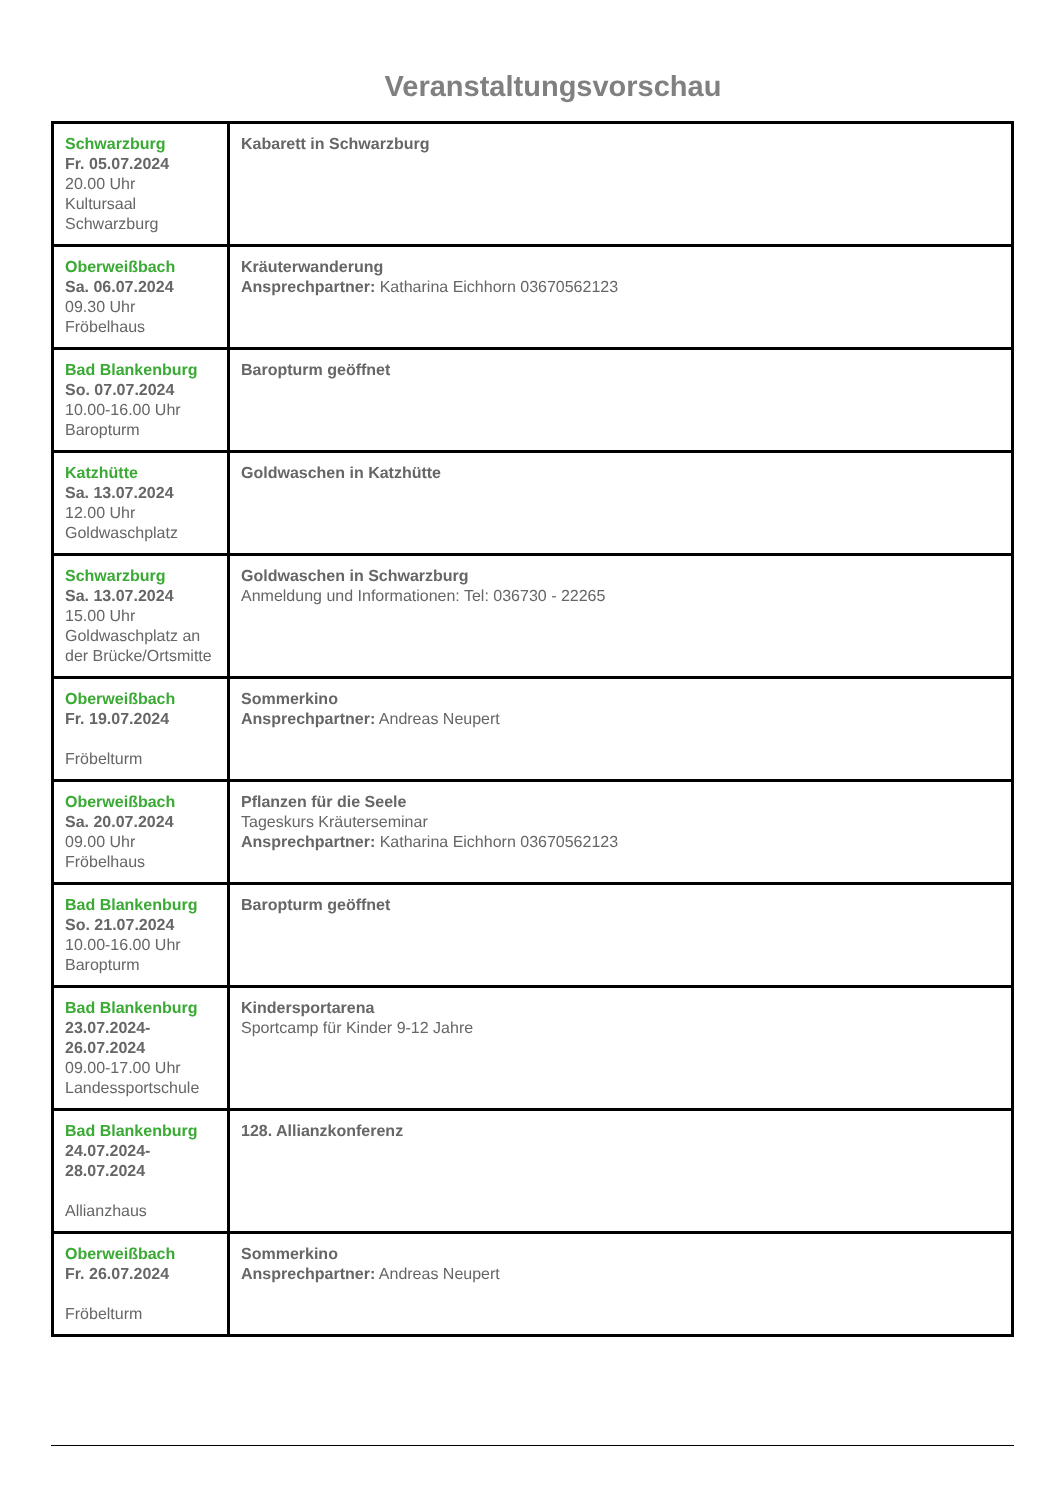Veranstaltungsvorschau
| Schwarzburg Fr. 05.07.2024 20.00 Uhr Kultursaal Schwarzburg | Kabarett in Schwarzburg |
| Oberweißbach Sa. 06.07.2024 09.30 Uhr Fröbelhaus | Kräuterwanderung Ansprechpartner: Katharina Eichhorn 03670562123 |
| Bad Blankenburg So. 07.07.2024 10.00-16.00 Uhr Baropturm | Baropturm geöffnet |
| Katzhütte Sa. 13.07.2024 12.00 Uhr Goldwaschplatz | Goldwaschen in Katzhütte |
| Schwarzburg Sa. 13.07.2024 15.00 Uhr Goldwaschplatz an der Brücke/Ortsmitte | Goldwaschen in Schwarzburg Anmeldung und Informationen: Tel: 036730 - 22265 |
| Oberweißbach Fr. 19.07.2024 Fröbelturm | Sommerkino Ansprechpartner: Andreas Neupert |
| Oberweißbach Sa. 20.07.2024 09.00 Uhr Fröbelhaus | Pflanzen für die Seele Tageskurs Kräuterseminar Ansprechpartner: Katharina Eichhorn 03670562123 |
| Bad Blankenburg So. 21.07.2024 10.00-16.00 Uhr Baropturm | Baropturm geöffnet |
| Bad Blankenburg 23.07.2024- 26.07.2024 09.00-17.00 Uhr Landessportschule | Kindersportarena Sportcamp für Kinder 9-12 Jahre |
| Bad Blankenburg 24.07.2024- 28.07.2024 Allianzhaus | 128. Allianzkonferenz |
| Oberweißbach Fr. 26.07.2024 Fröbelturm | Sommerkino Ansprechpartner: Andreas Neupert |